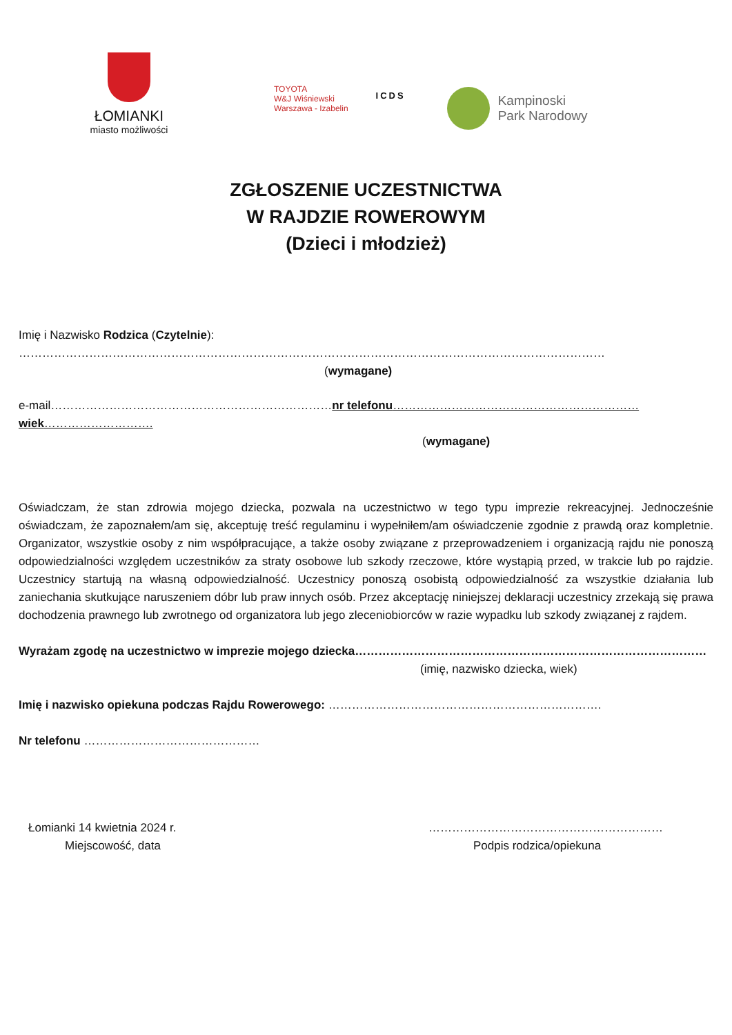ŁOMIANKI
miasto możliwości
TOYOTA
W&J Wiśniewski
Warszawa - Izabelin
ICDS
Kampinoski
Park Narodowy
ZGŁOSZENIE UCZESTNICTWA
W RAJDZIE ROWEROWYM
(Dzieci i młodzież)
Imię i Nazwisko Rodzica (Czytelnie):
……………………………………………………………………………………………………………………………………
(wymagane)
e-mail………………………………………………………………nr telefonu………………………………………………………wiek……………………….
(wymagane)
Oświadczam, że stan zdrowia mojego dziecka, pozwala na uczestnictwo w tego typu imprezie rekreacyjnej. Jednocześnie oświadczam, że zapoznałem/am się, akceptuję treść regulaminu i wypełniłem/am oświadczenie zgodnie z prawdą oraz kompletnie. Organizator, wszystkie osoby z nim współpracujące, a także osoby związane z przeprowadzeniem i organizacją rajdu nie ponoszą odpowiedzialności względem uczestników za straty osobowe lub szkody rzeczowe, które wystąpią przed, w trakcie lub po rajdzie. Uczestnicy startują na własną odpowiedzialność. Uczestnicy ponoszą osobistą odpowiedzialność za wszystkie działania lub zaniechania skutkujące naruszeniem dóbr lub praw innych osób. Przez akceptację niniejszej deklaracji uczestnicy zrzekają się prawa dochodzenia prawnego lub zwrotnego od organizatora lub jego zleceniobiorców w razie wypadku lub szkody związanej z rajdem.
Wyrażam zgodę na uczestnictwo w imprezie mojego dziecka………………………………………………………………………………
(imię, nazwisko dziecka, wiek)
Imię i nazwisko opiekuna podczas Rajdu Rowerowego: …………………………………………………………….
Nr telefonu ………………………………………
Łomianki 14 kwietnia 2024 r.
Miejscowość, data
……………………………………………………
Podpis rodzica/opiekuna